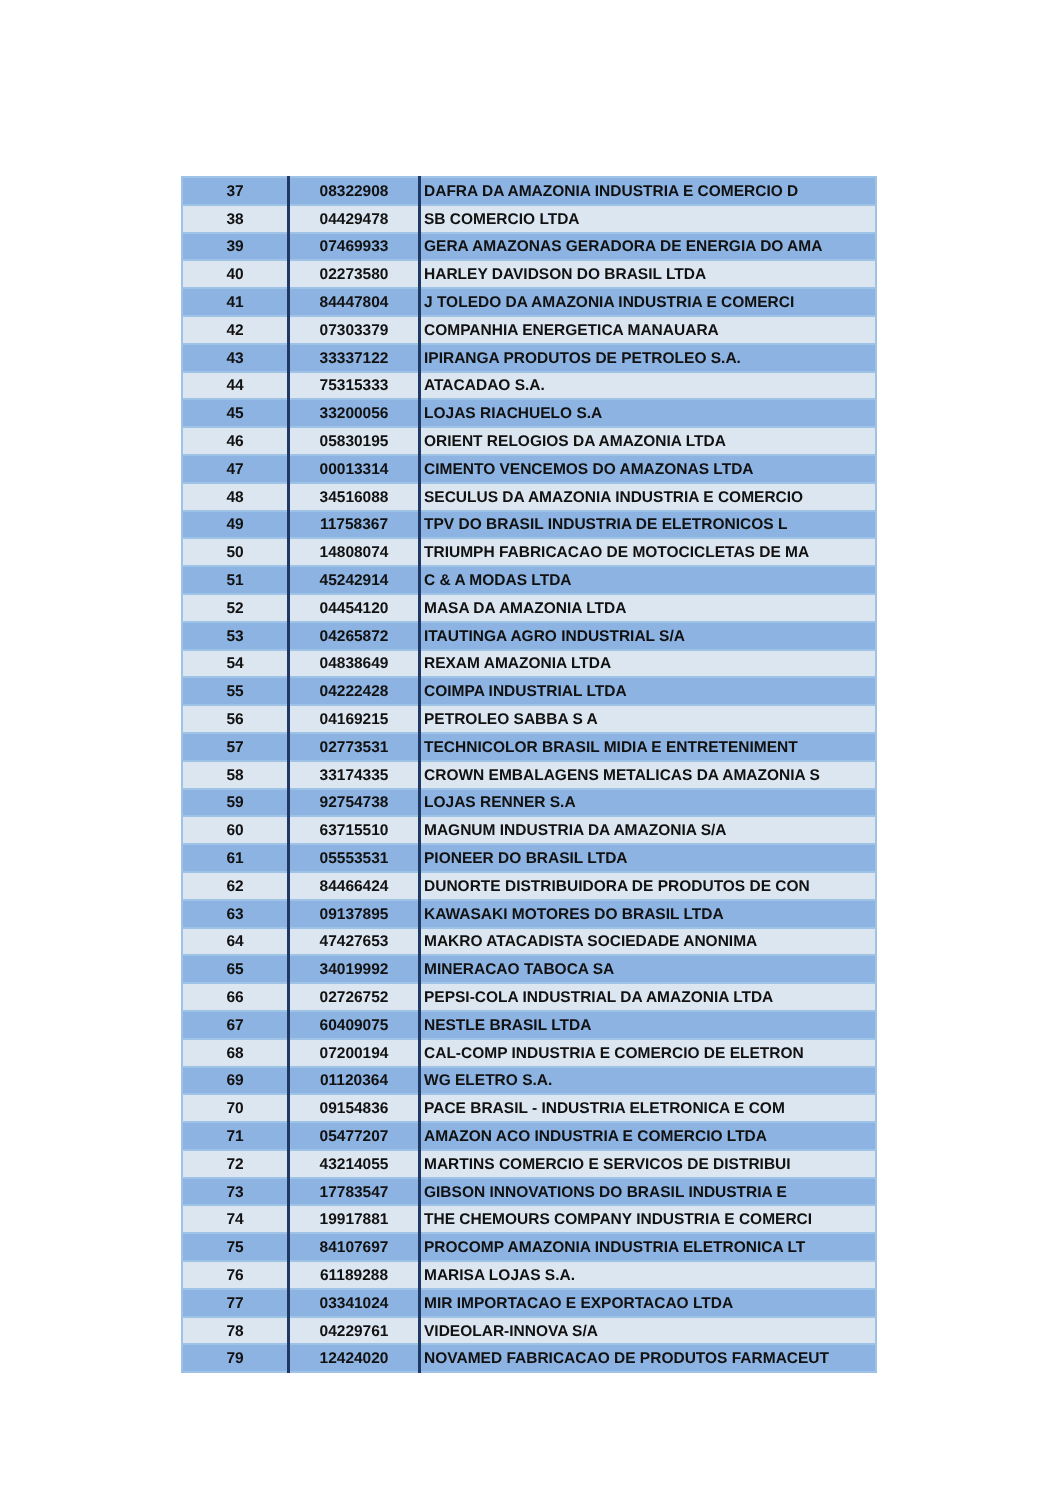| 37 | 08322908 | DAFRA DA AMAZONIA INDUSTRIA E COMERCIO D |
| 38 | 04429478 | SB COMERCIO LTDA |
| 39 | 07469933 | GERA AMAZONAS GERADORA DE ENERGIA DO AMA |
| 40 | 02273580 | HARLEY DAVIDSON DO BRASIL LTDA |
| 41 | 84447804 | J TOLEDO DA AMAZONIA INDUSTRIA E COMERCI |
| 42 | 07303379 | COMPANHIA ENERGETICA MANAUARA |
| 43 | 33337122 | IPIRANGA PRODUTOS DE PETROLEO S.A. |
| 44 | 75315333 | ATACADAO S.A. |
| 45 | 33200056 | LOJAS RIACHUELO S.A |
| 46 | 05830195 | ORIENT RELOGIOS DA AMAZONIA LTDA |
| 47 | 00013314 | CIMENTO VENCEMOS DO AMAZONAS LTDA |
| 48 | 34516088 | SECULUS DA AMAZONIA INDUSTRIA E COMERCIO |
| 49 | 11758367 | TPV DO BRASIL INDUSTRIA DE ELETRONICOS L |
| 50 | 14808074 | TRIUMPH FABRICACAO DE MOTOCICLETAS DE MA |
| 51 | 45242914 | C & A MODAS LTDA |
| 52 | 04454120 | MASA DA AMAZONIA LTDA |
| 53 | 04265872 | ITAUTINGA AGRO INDUSTRIAL S/A |
| 54 | 04838649 | REXAM AMAZONIA LTDA |
| 55 | 04222428 | COIMPA INDUSTRIAL LTDA |
| 56 | 04169215 | PETROLEO SABBA S A |
| 57 | 02773531 | TECHNICOLOR BRASIL MIDIA E ENTRETENIMENT |
| 58 | 33174335 | CROWN EMBALAGENS METALICAS DA AMAZONIA S |
| 59 | 92754738 | LOJAS RENNER S.A |
| 60 | 63715510 | MAGNUM INDUSTRIA DA AMAZONIA S/A |
| 61 | 05553531 | PIONEER DO BRASIL LTDA |
| 62 | 84466424 | DUNORTE DISTRIBUIDORA DE PRODUTOS DE CON |
| 63 | 09137895 | KAWASAKI MOTORES DO BRASIL LTDA |
| 64 | 47427653 | MAKRO ATACADISTA SOCIEDADE ANONIMA |
| 65 | 34019992 | MINERACAO TABOCA SA |
| 66 | 02726752 | PEPSI-COLA INDUSTRIAL DA AMAZONIA LTDA |
| 67 | 60409075 | NESTLE BRASIL LTDA |
| 68 | 07200194 | CAL-COMP INDUSTRIA E COMERCIO DE ELETRON |
| 69 | 01120364 | WG ELETRO S.A. |
| 70 | 09154836 | PACE BRASIL - INDUSTRIA ELETRONICA E COM |
| 71 | 05477207 | AMAZON ACO INDUSTRIA E COMERCIO LTDA |
| 72 | 43214055 | MARTINS COMERCIO E SERVICOS DE DISTRIBUI |
| 73 | 17783547 | GIBSON INNOVATIONS DO BRASIL INDUSTRIA E |
| 74 | 19917881 | THE CHEMOURS COMPANY INDUSTRIA E COMERCI |
| 75 | 84107697 | PROCOMP AMAZONIA INDUSTRIA ELETRONICA LT |
| 76 | 61189288 | MARISA LOJAS S.A. |
| 77 | 03341024 | MIR IMPORTACAO E EXPORTACAO LTDA |
| 78 | 04229761 | VIDEOLAR-INNOVA S/A |
| 79 | 12424020 | NOVAMED FABRICACAO DE PRODUTOS FARMACEUT |